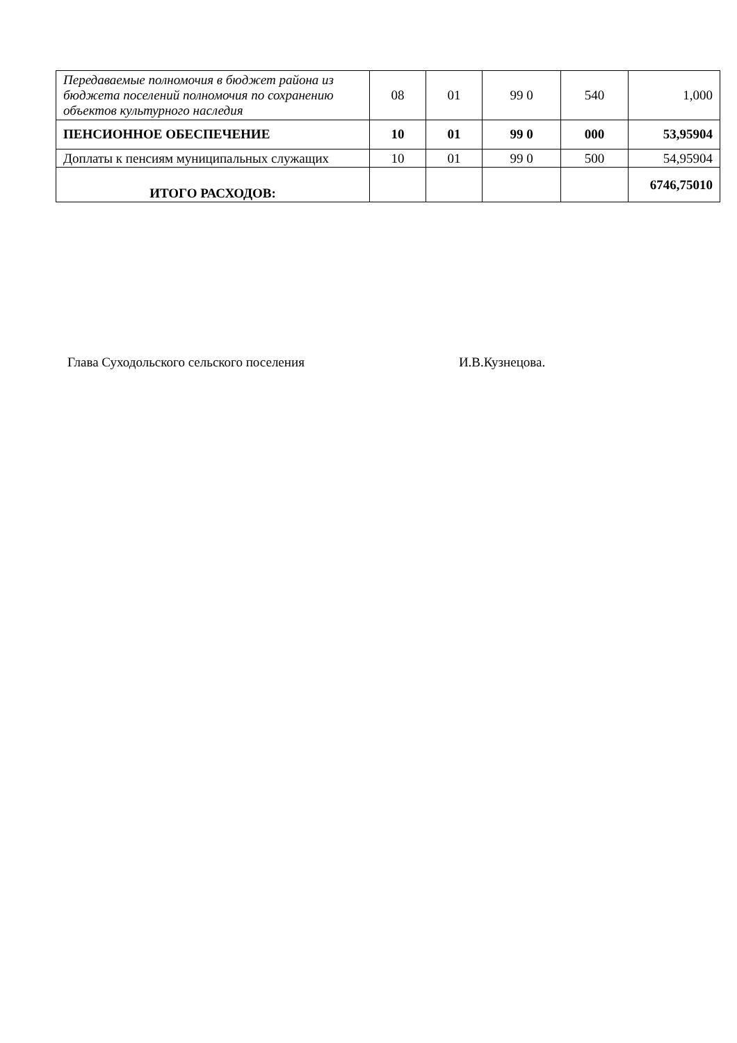| Передаваемые полномочия в бюджет района из бюджета поселений полномочия по сохранению объектов культурного наследия | 08 | 01 | 99 0 | 540 | 1,000 |
| ПЕНСИОННОЕ ОБЕСПЕЧЕНИЕ | 10 | 01 | 99 0 | 000 | 53,95904 |
| Доплаты к пенсиям муниципальных служащих | 10 | 01 | 99 0 | 500 | 54,95904 |
| ИТОГО РАСХОДОВ: | | | | | 6746,75010 |
Глава Суходольского сельского поселения И.В.Кузнецова.